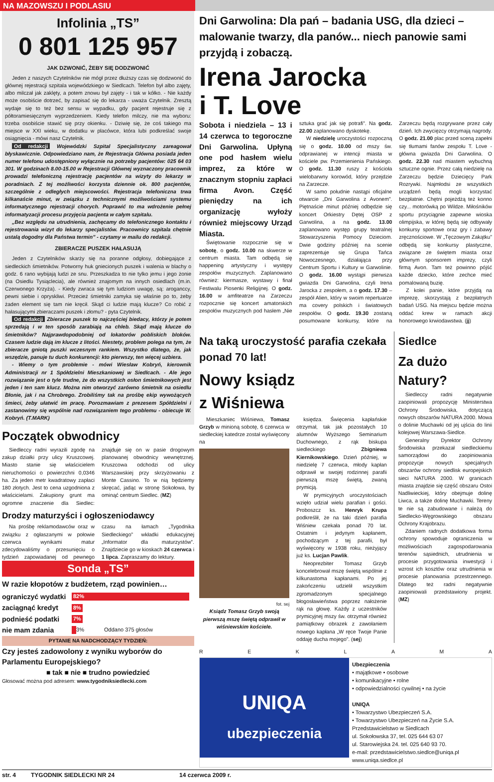NA MAZOWSZU I PODLASIU
Infolinia „TS”
0 801 125 957
JAK DZWONIĆ, ŻEBY SIĘ DODZWONIĆ
Jeden z naszych Czytelników nie mógł przez dłuższy czas się dodzwonić do głównej rejestracji szpitala wojewódzkiego w Siedlcach. Telefon był albo zajęty, albo milczał jak zaklęty, a potem znowu był zajęty - i tak w kółko. - Nie każdy może osobiście dotrzeć, by zapisać się do lekarza - uważa Czytelnik. Zresztą wydaje się to też bez sensu w wypadku, gdy pacjent rejestruje się z półtoramiesięcznym wyprzedzeniem. Kiedy telefon milczy, nie ma wyboru: trzeba osobiście stawić się przy okienku. - Dziwię się, że coś takiego ma miejsce w XXI wieku, w dodatku w placówce, która lubi podkreślać swoje osiągnięcia - mówi nasz Czytelnik.
Od redakcji Wojewódzki Szpital Specjalistyczny zareagował błyskawicznie. Odpowiedziano nam, że Rejestracja Główna posiada jeden numer telefonu udostępniony wyłącznie na potrzeby pacjentów: 025 64 03 301. W godzinach 8.00-15.00 w Rejestracji Głównej wyznaczony pracownik prowadzi telefoniczną rejestrację pacjentów na wizyty do lekarzy w poradniach. Z tej możliwości korzysta dziennie ok. 800 pacjentów, szczególnie z odległych miejscowości. Rejestracja telefoniczna trwa kilkanaście minut, w związku z technicznymi możliwościami systemu informatycznego rejestracji chorych. Poprawić to ma wdrożenie pełnej informatyzacji procesu przyjęcia pacjenta w całym szpitalu.
„Bez względu na utrudnienia, zachęcamy do telefonicznego kontaktu i rejestrowania wizyt do lekarzy specjalistów. Pracownicy szpitala chętnie ustalą dogodny dla Państwa termin” - czytamy w mailu do redakcji.
ZBIERACZE PUSZEK HAŁASUJĄ
Jeden z Czytelników skarży się na poranne odgłosy, dobiegające z siedleckich śmietników. Potworny huk gniecionych puszek i walenia w blachy o godz. 6 rano wybijają ludzi ze snu. Przeszkadza to nie tylko jemu i jego żonie (na Osiedlu Tysiąclecia), ale również znajomym na innych osiedlach (m.in. Czerwonego Krzyża). - Kiedy zwraca się tym ludziom uwagę, są: aroganccy, pewni siebie i opryskliwi. Przecież śmietniki zamyka się właśnie po to, żeby żaden element się tam nie kręcił. Skąd ci ludzie mają klucze? Co robić z hałasującymi zbieraczami puszek i złomu? - pyta Czytelnik.
Od redakcji Zbieracze puszek to najczęściej biedacy, którzy je potem sprzedają i w ten sposób zarabiają na chleb. Skąd mają klucze do śmietników? Najprawdopodobniej od lokatorów pobliskich bloków. Czasem ludzie dają im klucze z litości. Niestety, problem polega na tym, że zbieracze gniotą puszki wczesnym rankiem. Wszystko dlatego, że, jak wszędzie, panuje tu duch konkurencji: kto pierwszy, ten więcej uzbiera.
- Wiemy o tym problemie - mówi Wiesław Kobryń, kierownik Administracji nr 1 Spółdzielni Mieszkaniowej w Siedlcach. - Ale jego rozwiązanie jest o tyle trudne, że do wszystkich osłon śmietnikowych jest jeden i ten sam klucz. Można nim otworzyć zarówno śmietnik na osiedlu Błonie, jak i na Chrobrego. Zrobiliśmy tak na prośbę ekip wywożących śmieci, żeby ułatwić im pracę. Porozmawiam z prezesem Spółdzielni i zastanowimy się wspólnie nad rozwiązaniem tego problemu - obiecuje W. Kobryń. (T.MARK)
Początek obwodnicy
Siedleccy radni wyrazili zgodę na zakup działki przy ulicy Kruszcowej. Miasto stanie się właścicielem nieruchomości o powierzchni 0,0346 ha. Za jeden metr kwadratowy zapłaci 180 złotych. Jest to cena uzgodniona z właścicielami. Zakupiony grunt ma ogromne znaczenie dla Siedlec: znajduje się on w pasie drogowym planowanej obwodnicy wewnętrznej. Kruszcowa odchodzi od ulicy Warszawskiej przy skrzyżowaniu z Monte Cassino. To w nią będziemy skręcać, jadąc w stronę Sokołowa, by ominąć centrum Siedlec. (MZ)
Drodzy maturzyści i ogłoszeniodawcy
Na prośbę reklamodawców oraz w związku z ogłaszanymi w połowie czerwca wynikami matur zdecydowaliśmy o przesunięciu o tydzień zapowiadanej od pewnego czasu na łamach „Tygodnika Siedleckiego” wkładki edukacyjnej „Informator dla maturzystów”. Znajdziecie go w kioskach 24 czerwca i 1 lipca. Zapraszamy do lektury.
Sonda „TS”
W razie kłopotów z budżetem, rząd powinien…
ograniczyć wydatki 82%
zaciągnąć kredyt 8%
podnieść podatki 7%
nie mam zdania 3% Oddano 375 głosów
PYTANIE NA NADCHODZĄCY TYDZIEŃ:
Czy jesteś zadowolony z wyniku wyborów do Parlamentu Europejskiego?
■ tak ■ nie ■ trudno powiedzieć
Głosować można pod adresem: www.tygodniksiedlecki.com
Dni Garwolina: Dla pań – badania USG, dla dzieci – malowanie twarzy, dla panów... niech panowie sami przyjdą i zobaczą.
Irena Jarocka
i T. Love
Sobota i niedziela – 13 i 14 czerwca to tegoroczne Dni Garwolina. Upłyną one pod hasłem wielu imprez, za które w znacznym stopniu zapłaci firma Avon. Część pieniędzy na ich organizację wyłoży również miejscowy Urząd Miasta.
Świętowanie rozpocznie się w sobotę, o godz. 10.00 na skwerze w centrum miasta. Tam odbędą się happening artystyczny i występy zespołów muzycznych. Zaplanowano również: kiermasze, wystawy i finał Festiwalu Piosenki Religijnej. O godz. 16.00 w amfiteatrze na Zarzeczu rozpocznie się koncert amatorskich zespołów muzycznych pod hasłem „Nie sztuka grać jak się potrafi”. Na godz. 22.00 zaplanowano dyskotekę.
W niedzielę uroczystości rozpoczną się o godz. 10.00 od mszy św. odprawianej w intencji miasta w kościele pw. Przemienienia Pańskiego. O godz. 11.30 ruszy z kościoła wielobarwny korowód, który przejdzie na Zarzecze.
W samo południe nastąpi oficjalne otwarcie „Dni Garwolina z Avonem”. Piętnaście minut później odbędzie się koncert Orkiestry Dętej OSP z Garwolina, a na godz. 13.00 zaplanowano występ grupy teatralnej Stowarzyszenia Pomocy Dzieciom. Dwie godziny później na scenie zaprezentuje się Grupa Tańca Nowoczesnego, działająca przy Centrum Sportu i Kultury w Garwolinie. O godz. 16.00 wystąpi pierwsza gwiazda Dni Garwolina, czyli Irena Jarocka z zespołem, a o godz. 17.30 – zespół Alien, który w swoim repertuarze ma covery polskich i światowych zespołów. O godz. 19.30 zostaną posumowane konkursy, które na Zarzeczu będą rozgrywane przez cały dzień. Ich zwycięzcy otrzymają nagrody. O godz. 21.00 plac przed sceną zapełni się tłumami fanów zespołu T. Love - główna gwiazda Dni Garwolina. O godz. 22.30 nad miastem wybuchną sztuczne ognie. Przez całą niedzielę na Zarzeczu będzie Dziecięcy Park Rozrywki. Najmłodsi ze wszystkich urządzeń będą mogli korzystać bezpłatnie. Chętni pojeżdżą też konno czy... motorówką po Wildze. Miłośników sportu przyciągnie zapewne wioska olimpijska, w której będą się odbywały konkursy sportowe oraz gry i zabawy zręcznościowe. W „Tęczowym Zakątku” odbędą się konkursy plastyczne, związane ze świętem miasta oraz głównym sponsorem imprezy, czyli firmą Avon. Tam też powinno pójść każde dziecko, które zechce mieć pomalowaną buzię.
Z kolei panie, które przyjdą na imprezę, skorzystają z bezpłatnych badań USG. Na miejscu będzie można oddać krew w ramach akcji honorowego krwiodawstwa. (jj)
Na taką uroczystość parafia czekała ponad 70 lat!
Nowy ksiądz
z Wiśniewa
Mieszkaniec Wiśniewa, Tomasz Grzyb w minioną sobotę, 6 czerwca w siedleckiej katedrze został wyświęcony na
fot. sej
Ksiądz Tomasz Grzyb swoją pierwszą mszę świętą odprawił w wiśniewskim kościele.
księdza. Święcenia kapłańskie otrzymał, tak jak pozostałych 10 alumnów Wyższego Seminarium Duchownego, z rąk biskupa siedleckiego Zbigniewa Kiernikowskiego. Dzień później, w niedzielę 7 czerwca, młody kapłan odprawił w swojej rodzinnej parafii pierwszą mszę świętą, zwaną prymicją.
W prymicyjnych uroczystościach wzięło udział wielu parafian i gości. Proboszcz ks. Henryk Krupa podkreślił, że na taki dzień parafia Wiśniew czekała ponad 70 lat. Ostatnim i jedynym kapłanem, pochodzącym z tej parafii, był wyświęcony w 1938 roku, nieżyjący już ks. Lucjan Pawlik.
Neoprezbiter Tomasz Grzyb koncelebrował mszę świętą wspólnie z kilkunastoma kapłanami. Po jej zakończeniu udzielił wszystkim zgromadzonym specjalnego błogosławieństwa poprzez nałożenie rąk na głowę. Każdy z uczestników prymicyjnej mszy św. otrzymał również pamiątkowy obrazek z zawołaniem nowego kapłana „W ręce Twoje Panie oddaję ducha mojego”. (sej)
Siedlce
Za dużo Natury?
Siedleccy radni negatywnie zaopiniowali propozycję Ministerstwa Ochrony Środowiska, dotyczącą nowych obszarów NATURA 2000. Mowa o dolinie Muchawki od jej ujścia do linii kolejowej Warszawa-Siedlce.
Generalny Dyrektor Ochrony Środowiska przekazał siedleckiemu samorządowi do zaopiniowania propozycje nowych specjalnych obszarów ochrony siedlisk europejskich sieci NATURA 2000. W granicach miasta znajdzie się część obszaru Ostoi Nadliwieckiej, który obejmuje dolinę Liwca, a także dolinę Muchawki. Tereny te nie są zabudowane i należą do Siedlecko-Węgrowskiego obszaru Ochrony Krajobrazu.
Zdaniem radnych dodatkowa forma ochrony spowoduje ograniczenia w możliwościach zagospodarowania terenów sąsiednich, utrudnienia w procesie przygotowania inwestycji i wzrost ich kosztów oraz utrudnienia w procesie planowania przestrzennego. Dlatego też radni negatywnie zaopiniowali przedstawiony projekt. (MZ)
R E K L A M A
UNIQA
ubezpieczenia
Ubezpieczenia
• majątkowe • osobowe
• komunikacyjne • rolne
• odpowiedzialności cywilnej • na życie
UNIQA
• Towarzystwo Ubezpieczeń S.A.
• Towarzystwo Ubezpieczeń na Życie S.A.
Przedstawicielstwo w Siedlcach
ul. Sokołowska 37, tel. 025 644 63 07
ul. Starowiejska 24. tel. 025 640 93 70.
e-mail: przedstawicielstwo.siedlce@uniqa.pl
www.uniqa.siedlce.pl
str. 4 TYGODNIK SIEDLECKI NR 24 14 czerwca 2009 r.